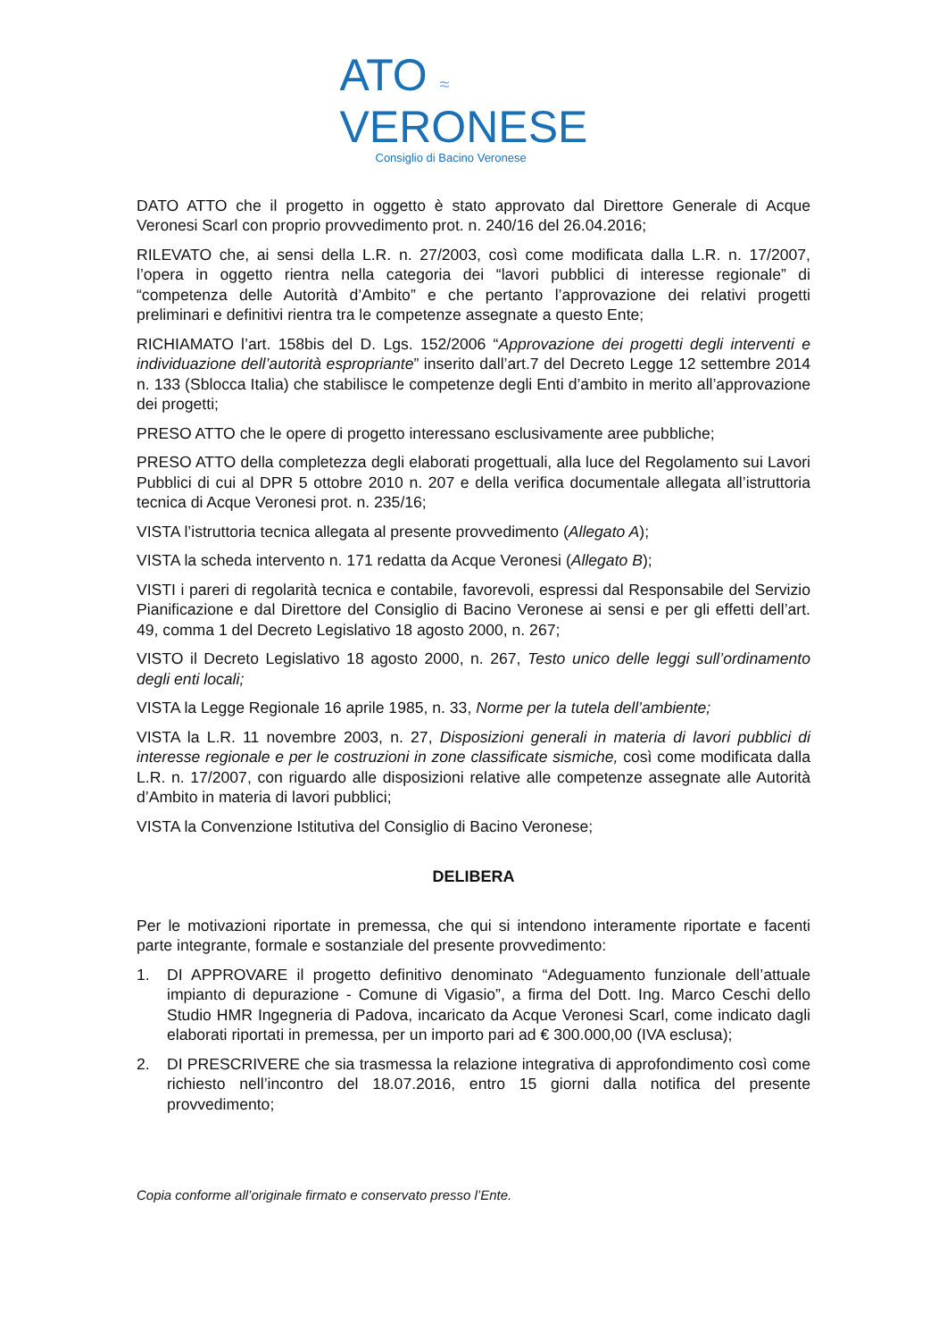ATO ≈
VERONESE
Consiglio di Bacino Veronese
DATO ATTO che il progetto in oggetto è stato approvato dal Direttore Generale di Acque Veronesi Scarl con proprio provvedimento prot. n. 240/16 del 26.04.2016;
RILEVATO che, ai sensi della L.R. n. 27/2003, così come modificata dalla L.R. n. 17/2007, l’opera in oggetto rientra nella categoria dei “lavori pubblici di interesse regionale” di “competenza delle Autorità d’Ambito” e che pertanto l’approvazione dei relativi progetti preliminari e definitivi rientra tra le competenze assegnate a questo Ente;
RICHIAMATO l’art. 158bis del D. Lgs. 152/2006 “Approvazione dei progetti degli interventi e individuazione dell’autorità espropriante” inserito dall’art.7 del Decreto Legge 12 settembre 2014 n. 133 (Sblocca Italia) che stabilisce le competenze degli Enti d’ambito in merito all’approvazione dei progetti;
PRESO ATTO che le opere di progetto interessano esclusivamente aree pubbliche;
PRESO ATTO della completezza degli elaborati progettuali, alla luce del Regolamento sui Lavori Pubblici di cui al DPR 5 ottobre 2010 n. 207 e della verifica documentale allegata all’istruttoria tecnica di Acque Veronesi prot. n. 235/16;
VISTA l’istruttoria tecnica allegata al presente provvedimento (Allegato A);
VISTA la scheda intervento n. 171 redatta da Acque Veronesi (Allegato B);
VISTI i pareri di regolarità tecnica e contabile, favorevoli, espressi dal Responsabile del Servizio Pianificazione e dal Direttore del Consiglio di Bacino Veronese ai sensi e per gli effetti dell’art. 49, comma 1 del Decreto Legislativo 18 agosto 2000, n. 267;
VISTO il Decreto Legislativo 18 agosto 2000, n. 267, Testo unico delle leggi sull’ordinamento degli enti locali;
VISTA la Legge Regionale 16 aprile 1985, n. 33, Norme per la tutela dell’ambiente;
VISTA la L.R. 11 novembre 2003, n. 27, Disposizioni generali in materia di lavori pubblici di interesse regionale e per le costruzioni in zone classificate sismiche, così come modificata dalla L.R. n. 17/2007, con riguardo alle disposizioni relative alle competenze assegnate alle Autorità d’Ambito in materia di lavori pubblici;
VISTA la Convenzione Istitutiva del Consiglio di Bacino Veronese;
DELIBERA
Per le motivazioni riportate in premessa, che qui si intendono interamente riportate e facenti parte integrante, formale e sostanziale del presente provvedimento:
1. DI APPROVARE il progetto definitivo denominato “Adeguamento funzionale dell’attuale impianto di depurazione - Comune di Vigasio”, a firma del Dott. Ing. Marco Ceschi dello Studio HMR Ingegneria di Padova, incaricato da Acque Veronesi Scarl, come indicato dagli elaborati riportati in premessa, per un importo pari ad € 300.000,00 (IVA esclusa);
2. DI PRESCRIVERE che sia trasmessa la relazione integrativa di approfondimento così come richiesto nell’incontro del 18.07.2016, entro 15 giorni dalla notifica del presente provvedimento;
Copia conforme all’originale firmato e conservato presso l’Ente.